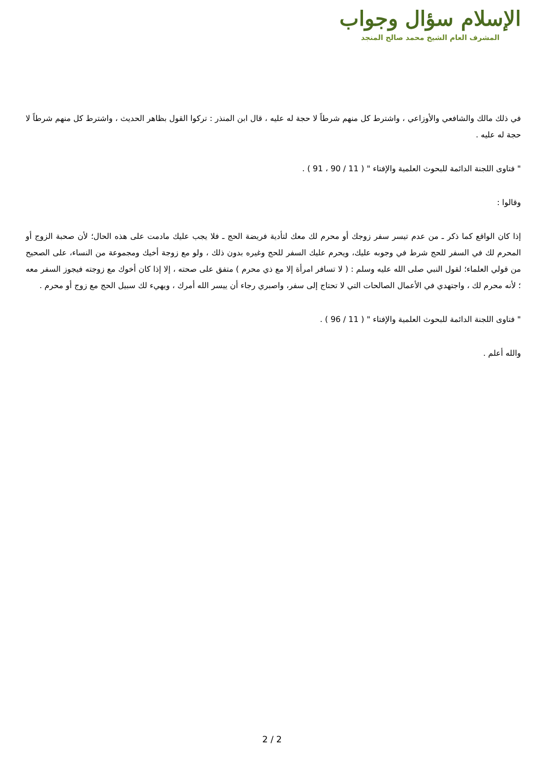الإسلام سؤال وجواب
المشرف العام الشيخ محمد صالح المنجد
في ذلك مالك والشافعي والأوزاعي ، واشترط كل منهم شرطاً لا حجة له عليه ، قال ابن المنذر : تركوا القول بظاهر الحديث ، واشترط كل منهم شرطاً لا حجة له عليه .
" فتاوى اللجنة الدائمة للبحوث العلمية والإفتاء " ( 11 / 90 ، 91 ) .
وقالوا :
إذا كان الواقع كما ذكر ـ من عدم تيسر سفر زوجك أو محرم لك معك لتأدية فريضة الحج ـ فلا يجب عليك مادمت على هذه الحال؛ لأن صحبة الزوج أو المحرم لك في السفر للحج شرط في وجوبه عليك، ويحرم عليك السفر للحج وغيره بدون ذلك ، ولو مع زوجة أخيك ومجموعة من النساء، على الصحيح من قولي العلماء؛ لقول النبي صلى الله عليه وسلم : ( لا تسافر امرأة إلا مع ذي محرم ) متفق على صحته ، إلا إذا كان أخوك مع زوجته فيجوز السفر معه ؛ لأنه محرم لك ، واجتهدي في الأعمال الصالحات التي لا تحتاج إلى سفر، واصبري رجاء أن ييسر الله أمرك ، ويهيء لك سبيل الحج مع زوج أو محرم .
" فتاوى اللجنة الدائمة للبحوث العلمية والإفتاء " ( 11 / 96 ) .
والله أعلم .
2 / 2